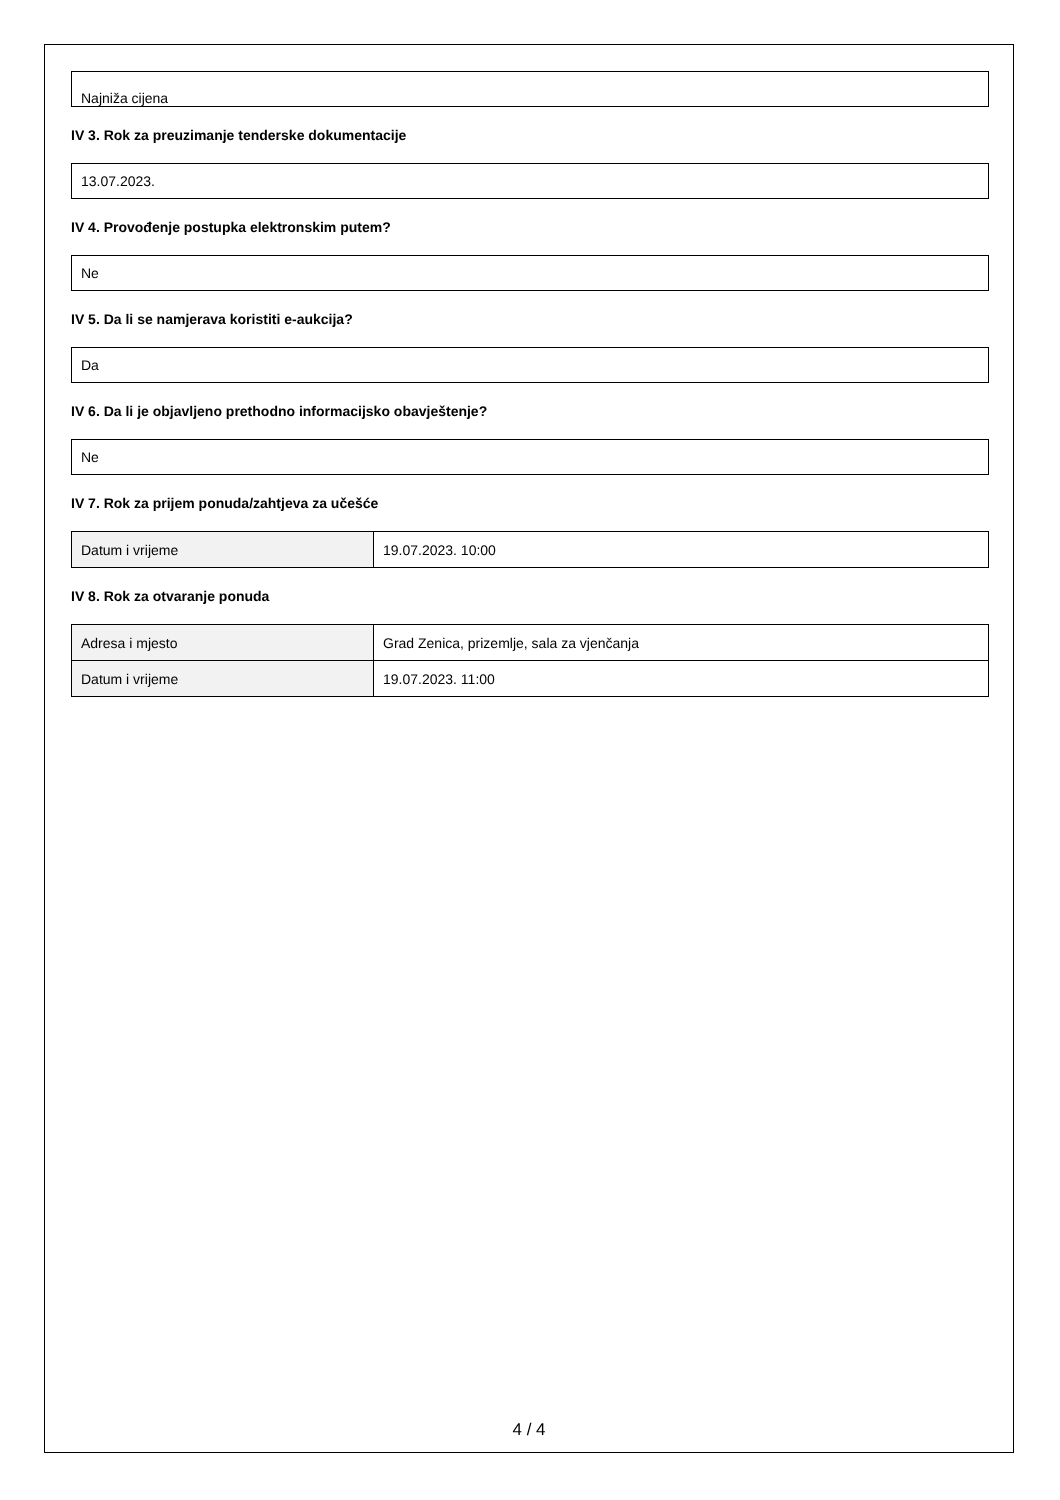Najniža cijena
IV 3. Rok za preuzimanje tenderske dokumentacije
13.07.2023.
IV 4. Provođenje postupka elektronskim putem?
Ne
IV 5. Da li se namjerava koristiti e-aukcija?
Da
IV 6. Da li je objavljeno prethodno informacijsko obavještenje?
Ne
IV 7. Rok za prijem ponuda/zahtjeva za učešće
| Datum i vrijeme | 19.07.2023. 10:00 |
IV 8. Rok za otvaranje ponuda
| Adresa i mjesto | Grad Zenica, prizemlje, sala za vjenčanja |
| Datum i vrijeme | 19.07.2023. 11:00 |
4 / 4